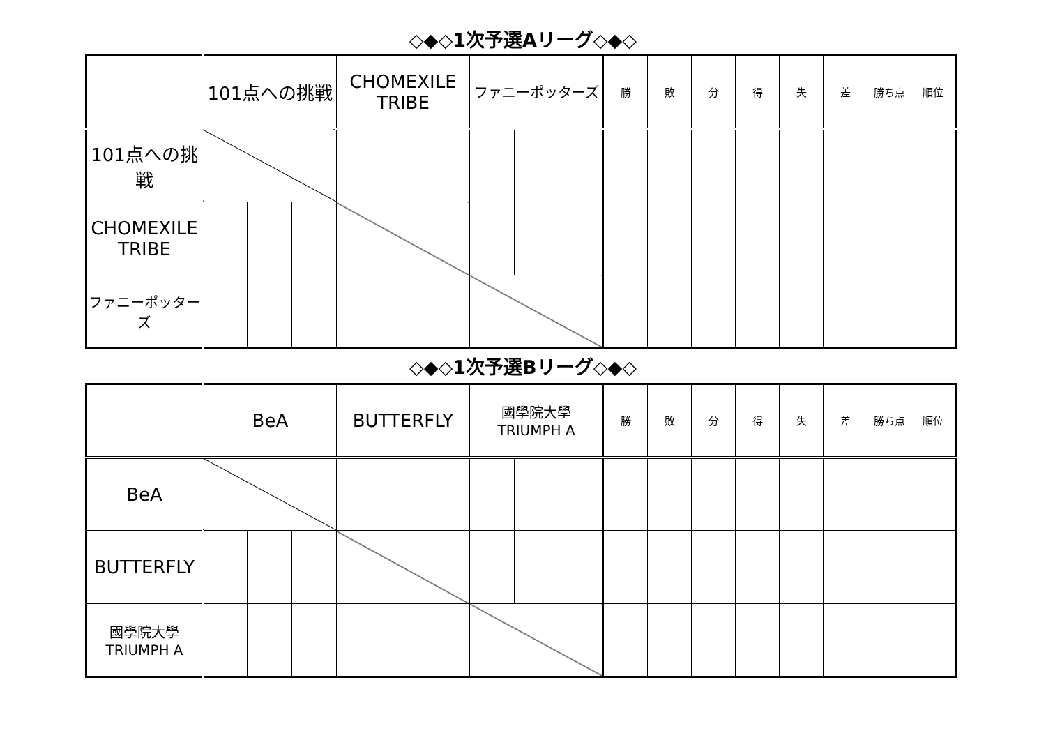◇◆◇1次予選Aリーグ◇◆◇
| | 101点への挑戦 | | | CHOMEXILE TRIBE | | | ファニーポッターズ | | | 勝 | 敗 | 分 | 得 | 失 | 差 | 勝ち点 | 順位 |
| --- | --- | --- | --- | --- | --- | --- | --- | --- | --- | --- | --- | --- | --- | --- | --- | --- | --- |
| 101点への挑戦 | | | | | | | | | | | | | | | | | |
| CHOMEXILE TRIBE | | | | | | | | | | | | | | | | | |
| ファニーポッターズ | | | | | | | | | | | | | | | | | |
◇◆◇1次予選Bリーグ◇◆◇
| | BeA | | | BUTTERFLY | | | 國學院大學 TRIUMPH A | | | 勝 | 敗 | 分 | 得 | 失 | 差 | 勝ち点 | 順位 |
| --- | --- | --- | --- | --- | --- | --- | --- | --- | --- | --- | --- | --- | --- | --- | --- | --- | --- |
| BeA | | | | | | | | | | | | | | | | | |
| BUTTERFLY | | | | | | | | | | | | | | | | | |
| 國學院大學 TRIUMPH A | | | | | | | | | | | | | | | | | |